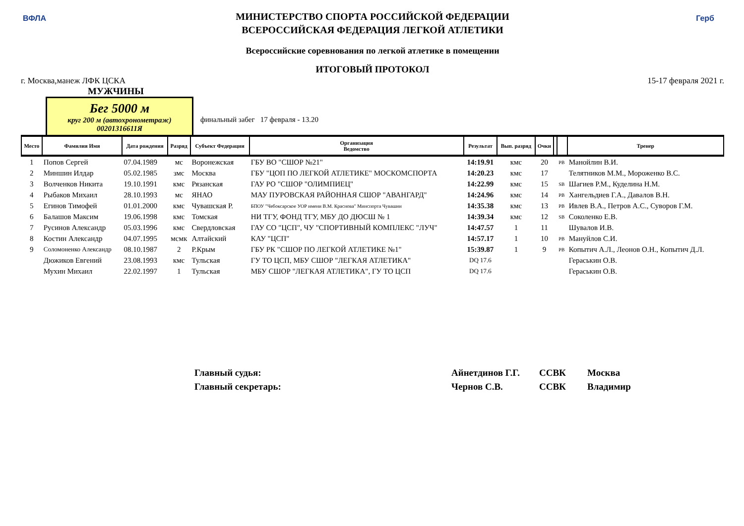ВФЛА Герб
МИНИСТЕРСТВО СПОРТА РОССИЙСКОЙ ФЕДЕРАЦИИ
ВСЕРОССИЙСКАЯ ФЕДЕРАЦИЯ ЛЕГКОЙ АТЛЕТИКИ
Всероссийские соревнования по легкой атлетике в помещении
ИТОГОВЫЙ ПРОТОКОЛ
г. Москва,манеж ЛФК ЦСКА 15-17 февраля 2021 г.
МУЖЧИНЫ
Бег 5000 м
круг 200 м (автохронометраж)
00201316611Я
финальный забег 17 февраля - 13.20
| Место | Фамилия Имя | Дата рождения | Разряд | Субъект Федерации | Организация Ведомство | Результат | Вып. разряд | Очки | | | Тренер |
| --- | --- | --- | --- | --- | --- | --- | --- | --- | --- | --- | --- |
| 1 | Попов Сергей | 07.04.1989 | мс | Воронежская | ГБУ ВО "СШОР №21" | 14:19.91 | кмс | 20 | | PB | Манойлин В.И. |
| 2 | Миншин Илдар | 05.02.1985 | змс | Москва | ГБУ "ЦОП ПО ЛЕГКОЙ АТЛЕТИКЕ" МОСКОМСПОРТА | 14:20.23 | кмс | 17 | | | Телятников М.М., Мороженко В.С. |
| 3 | Волченков Никита | 19.10.1991 | кмс | Рязанская | ГАУ РО "СШОР "ОЛИМПИЕЦ" | 14:22.99 | кмс | 15 | | SB | Шагиев Р.М., Куделина Н.М. |
| 4 | Рыбаков Михаил | 28.10.1993 | мс | ЯНАО | МАУ ПУРОВСКАЯ РАЙОННАЯ СШОР "АВАНГАРД" | 14:24.96 | кмс | 14 | | PB | Хангельдиев Г.А., Давалов В.Н. |
| 5 | Егинов Тимофей | 01.01.2000 | кмс | Чувашская Р. | БПОУ "Чебоксарское УОР имени В.М. Краснова" Минспорта Чувашии | 14:35.38 | кмс | 13 | | PB | Ивлев В.А., Петров А.С., Суворов Г.М. |
| 6 | Балашов Максим | 19.06.1998 | кмс | Томская | НИ ТГУ, ФОНД ТГУ, МБУ ДО ДЮСШ № 1 | 14:39.34 | кмс | 12 | | SB | Соколенко Е.В. |
| 7 | Русинов Александр | 05.03.1996 | кмс | Свердловская | ГАУ СО "ЦСП", ЧУ "СПОРТИВНЫЙ КОМПЛЕКС "ЛУЧ" | 14:47.57 | 1 | 11 | | | Шувалов И.В. |
| 8 | Костин Александр | 04.07.1995 | мсмк | Алтайский | КАУ "ЦСП" | 14:57.17 | 1 | 10 | | PB | Мануйлов С.И. |
| 9 | Соломоненко Александр | 08.10.1987 | 2 | Р.Крым | ГБУ РК "СШОР ПО ЛЕГКОЙ АТЛЕТИКЕ №1" | 15:39.87 | 1 | 9 | | PB | Копытич А.Л., Леонов О.Н., Копытич Д.Л. |
| | Дюжиков Евгений | 23.08.1993 | кмс | Тульская | ГУ ТО ЦСП, МБУ СШОР "ЛЕГКАЯ АТЛЕТИКА" | DQ 17.6 | | | | | Гераськин О.В. |
| | Мухин Михаил | 22.02.1997 | 1 | Тульская | МБУ СШОР "ЛЕГКАЯ АТЛЕТИКА", ГУ ТО ЦСП | DQ 17.6 | | | | | Гераськин О.В. |
Главный судья: Айнетдинов Г.Г. ССВК Москва
Главный секретарь: Чернов С.В. ССВК Владимир